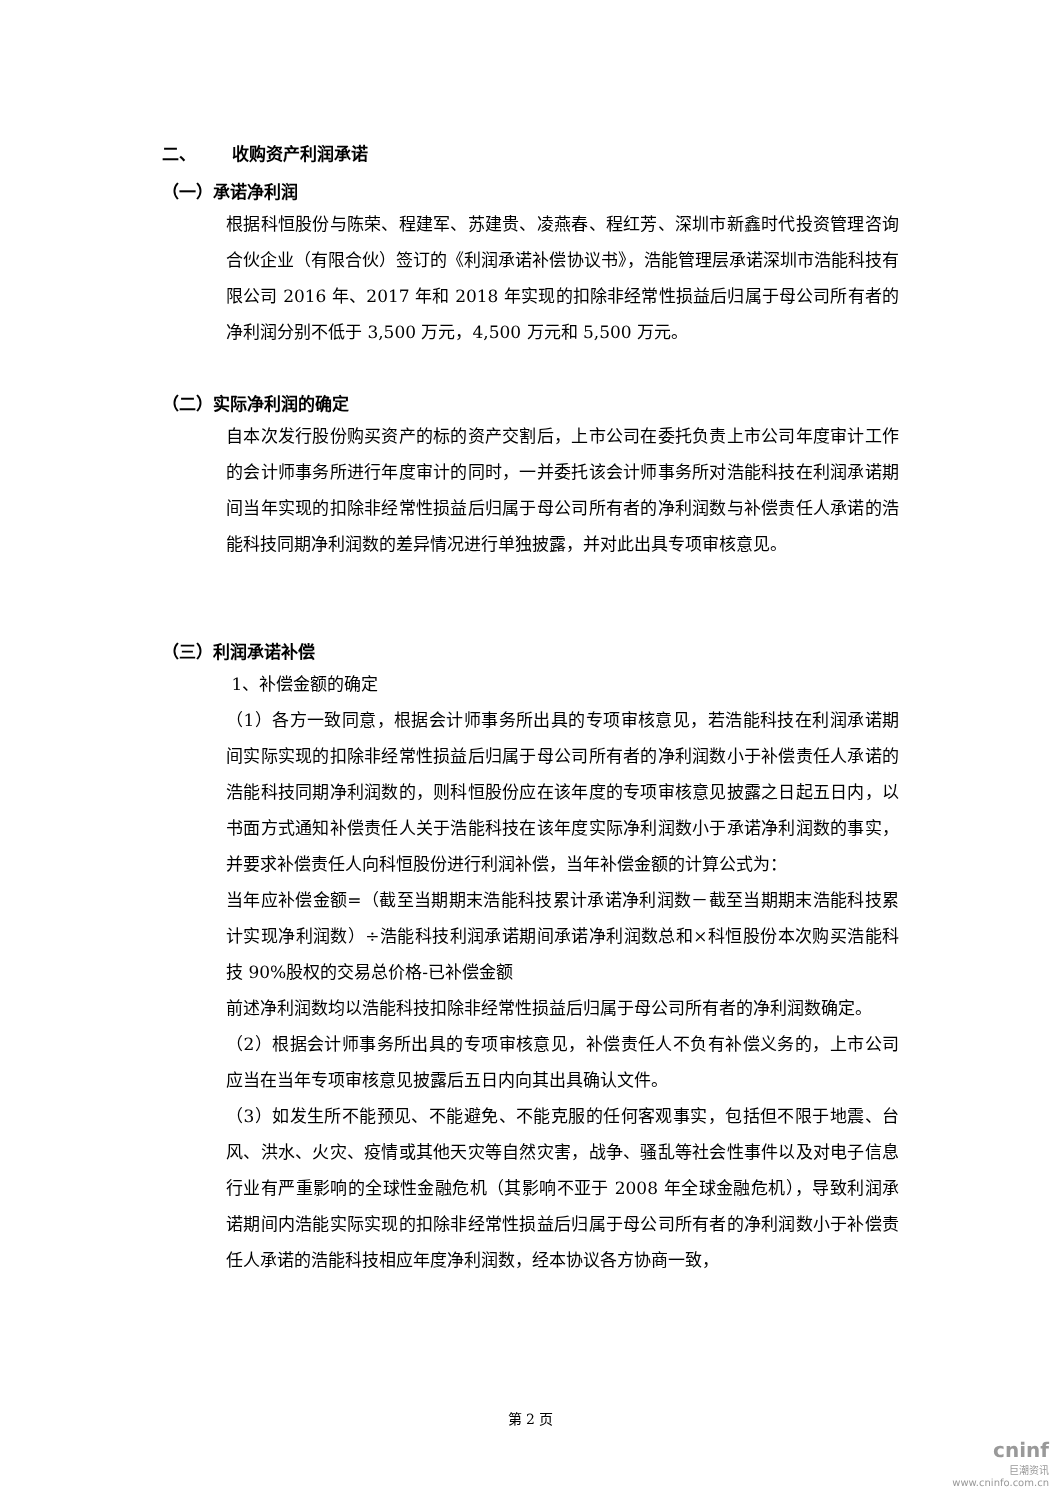二、 收购资产利润承诺
（一）承诺净利润
根据科恒股份与陈荣、程建军、苏建贵、凌燕春、程红芳、深圳市新鑫时代投资管理咨询合伙企业（有限合伙）签订的《利润承诺补偿协议书》，浩能管理层承诺深圳市浩能科技有限公司 2016 年、2017 年和 2018 年实现的扣除非经常性损益后归属于母公司所有者的净利润分别不低于 3,500 万元，4,500 万元和 5,500 万元。
（二）实际净利润的确定
自本次发行股份购买资产的标的资产交割后，上市公司在委托负责上市公司年度审计工作的会计师事务所进行年度审计的同时，一并委托该会计师事务所对浩能科技在利润承诺期间当年实现的扣除非经常性损益后归属于母公司所有者的净利润数与补偿责任人承诺的浩能科技同期净利润数的差异情况进行单独披露，并对此出具专项审核意见。
（三）利润承诺补偿
1、补偿金额的确定
（1）各方一致同意，根据会计师事务所出具的专项审核意见，若浩能科技在利润承诺期间实际实现的扣除非经常性损益后归属于母公司所有者的净利润数小于补偿责任人承诺的浩能科技同期净利润数的，则科恒股份应在该年度的专项审核意见披露之日起五日内，以书面方式通知补偿责任人关于浩能科技在该年度实际净利润数小于承诺净利润数的事实，并要求补偿责任人向科恒股份进行利润补偿，当年补偿金额的计算公式为：
当年应补偿金额=（截至当期期末浩能科技累计承诺净利润数－截至当期期末浩能科技累计实现净利润数）÷浩能科技利润承诺期间承诺净利润数总和×科恒股份本次购买浩能科技 90%股权的交易总价格-已补偿金额
前述净利润数均以浩能科技扣除非经常性损益后归属于母公司所有者的净利润数确定。
（2）根据会计师事务所出具的专项审核意见，补偿责任人不负有补偿义务的，上市公司应当在当年专项审核意见披露后五日内向其出具确认文件。
（3）如发生所不能预见、不能避免、不能克服的任何客观事实，包括但不限于地震、台风、洪水、火灾、疫情或其他天灾等自然灾害，战争、骚乱等社会性事件以及对电子信息行业有严重影响的全球性金融危机（其影响不亚于 2008 年全球金融危机），导致利润承诺期间内浩能实际实现的扣除非经常性损益后归属于母公司所有者的净利润数小于补偿责任人承诺的浩能科技相应年度净利润数，经本协议各方协商一致，
第 2 页
cninf
巨潮资讯
www.cninfo.com.cn